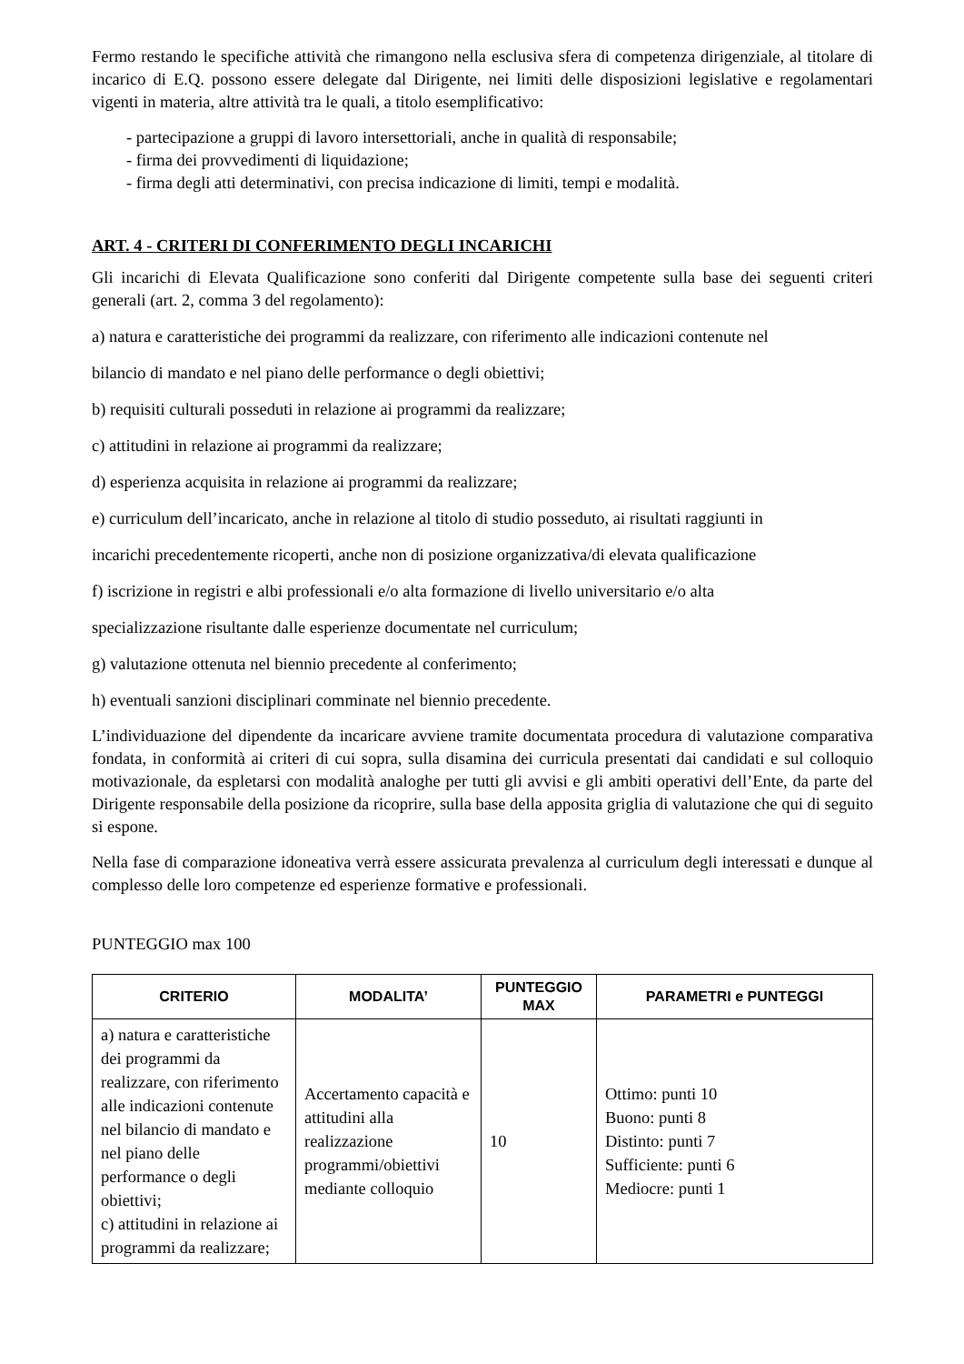Fermo restando le specifiche attività che rimangono nella esclusiva sfera di competenza dirigenziale, al titolare di incarico di E.Q. possono essere delegate dal Dirigente, nei limiti delle disposizioni legislative e regolamentari vigenti in materia, altre attività tra le quali, a titolo esemplificativo:
- partecipazione a gruppi di lavoro intersettoriali, anche in qualità di responsabile;
- firma dei provvedimenti di liquidazione;
- firma degli atti determinativi, con precisa indicazione di limiti, tempi e modalità.
ART. 4 - CRITERI DI CONFERIMENTO DEGLI INCARICHI
Gli incarichi di Elevata Qualificazione sono conferiti dal Dirigente competente sulla base dei seguenti criteri generali (art. 2, comma 3 del regolamento):
a) natura e caratteristiche dei programmi da realizzare, con riferimento alle indicazioni contenute nel
bilancio di mandato e nel piano delle performance o degli obiettivi;
b) requisiti culturali posseduti in relazione ai programmi da realizzare;
c) attitudini in relazione ai programmi da realizzare;
d) esperienza acquisita in relazione ai programmi da realizzare;
e) curriculum dell’incaricato, anche in relazione al titolo di studio posseduto, ai risultati raggiunti in
incarichi precedentemente ricoperti, anche non di posizione organizzativa/di elevata qualificazione
f) iscrizione in registri e albi professionali e/o alta formazione di livello universitario e/o alta
specializzazione risultante dalle esperienze documentate nel curriculum;
g) valutazione ottenuta nel biennio precedente al conferimento;
h) eventuali sanzioni disciplinari comminate nel biennio precedente.
L’individuazione del dipendente da incaricare avviene tramite documentata procedura di valutazione comparativa fondata, in conformità ai criteri di cui sopra, sulla disamina dei curricula presentati dai candidati e sul colloquio motivazionale, da espletarsi con modalità analoghe per tutti gli avvisi e gli ambiti operativi dell’Ente, da parte del Dirigente responsabile della posizione da ricoprire, sulla base della apposita griglia di valutazione che qui di seguito si espone.
Nella fase di comparazione idoneativa verrà essere assicurata prevalenza al curriculum degli interessati e dunque al complesso delle loro competenze ed esperienze formative e professionali.
PUNTEGGIO max 100
| CRITERIO | MODALITA’ | PUNTEGGIO MAX | PARAMETRI e PUNTEGGI |
| --- | --- | --- | --- |
| a) natura e caratteristiche dei programmi da realizzare, con riferimento alle indicazioni contenute nel bilancio di mandato e nel piano delle performance o degli obiettivi; c) attitudini in relazione ai programmi da realizzare; | Accertamento capacità e attitudini alla realizzazione programmi/obiettivi mediante colloquio | 10 | Ottimo: punti 10 Buono: punti 8 Distinto: punti 7 Sufficiente: punti 6 Mediocre: punti 1 |